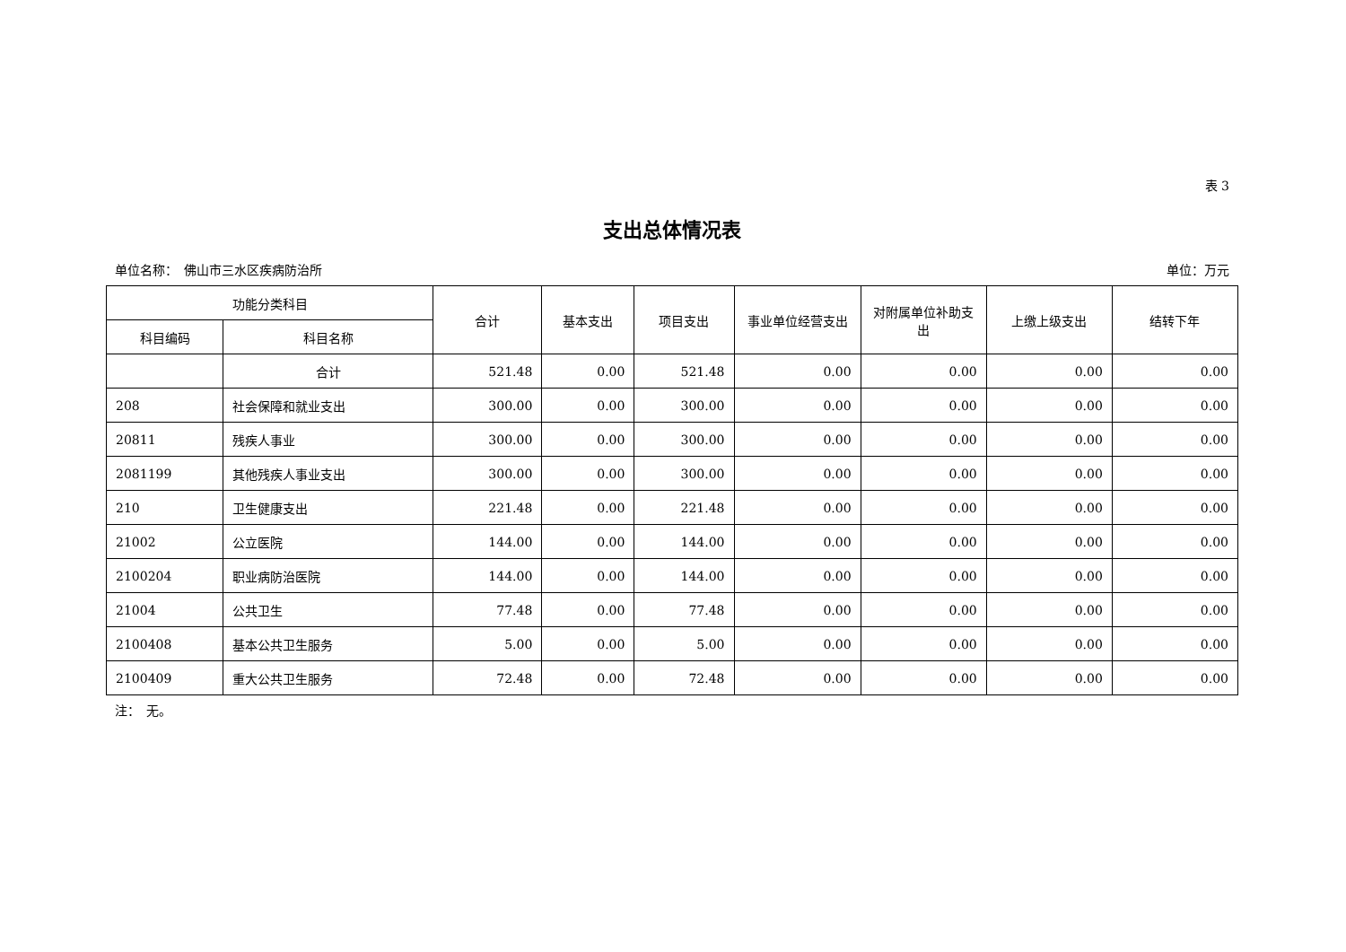表 3
支出总体情况表
单位名称：　佛山市三水区疾病防治所 单位：万元
| 功能分类科目 | | 合计 | 基本支出 | 项目支出 | 事业单位经营支出 | 对附属单位补助支出 | 上缴上级支出 | 结转下年 |
| --- | --- | --- | --- | --- | --- | --- | --- | --- |
| 科目编码 | 科目名称 | | | | | | | |
| | 合计 | 521.48 | 0.00 | 521.48 | 0.00 | 0.00 | 0.00 | 0.00 |
| 208 | 社会保障和就业支出 | 300.00 | 0.00 | 300.00 | 0.00 | 0.00 | 0.00 | 0.00 |
| 20811 | 残疾人事业 | 300.00 | 0.00 | 300.00 | 0.00 | 0.00 | 0.00 | 0.00 |
| 2081199 | 其他残疾人事业支出 | 300.00 | 0.00 | 300.00 | 0.00 | 0.00 | 0.00 | 0.00 |
| 210 | 卫生健康支出 | 221.48 | 0.00 | 221.48 | 0.00 | 0.00 | 0.00 | 0.00 |
| 21002 | 公立医院 | 144.00 | 0.00 | 144.00 | 0.00 | 0.00 | 0.00 | 0.00 |
| 2100204 | 职业病防治医院 | 144.00 | 0.00 | 144.00 | 0.00 | 0.00 | 0.00 | 0.00 |
| 21004 | 公共卫生 | 77.48 | 0.00 | 77.48 | 0.00 | 0.00 | 0.00 | 0.00 |
| 2100408 | 基本公共卫生服务 | 5.00 | 0.00 | 5.00 | 0.00 | 0.00 | 0.00 | 0.00 |
| 2100409 | 重大公共卫生服务 | 72.48 | 0.00 | 72.48 | 0.00 | 0.00 | 0.00 | 0.00 |
注：　无。